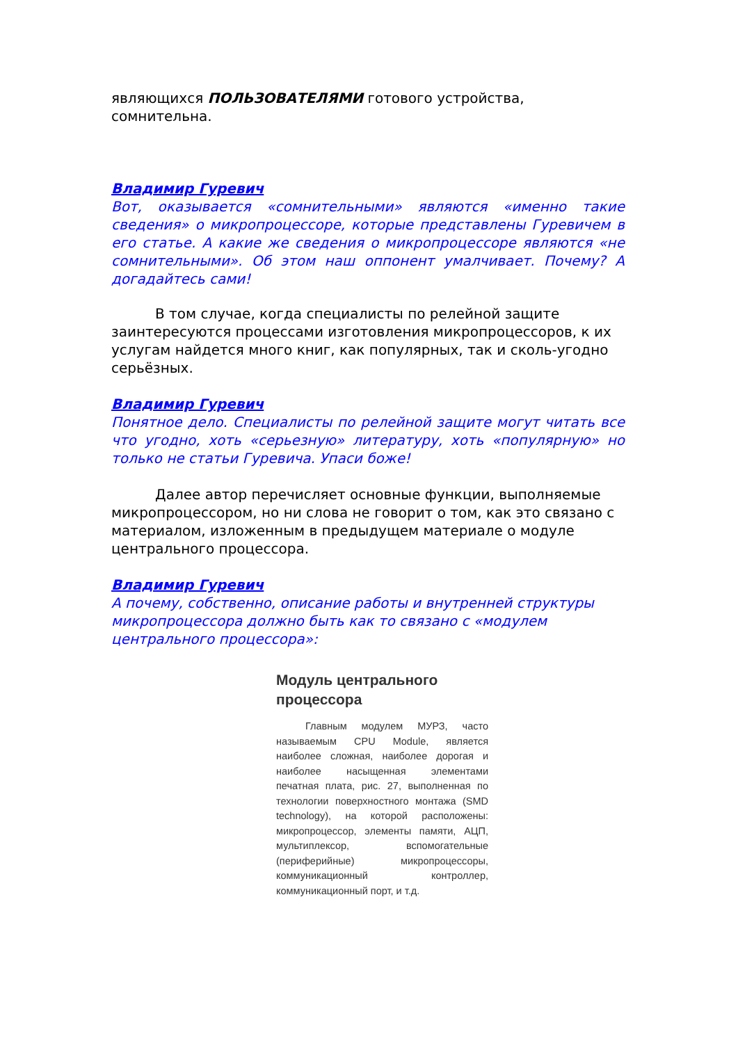являющихся ПОЛЬЗОВАТЕЛЯМИ готового устройства, сомнительна.
Владимир Гуревич
Вот, оказывается «сомнительными» являются «именно такие сведения» о микропроцессоре, которые представлены Гуревичем в его статье. А какие же сведения о микропроцессоре являются «не сомнительными». Об этом наш оппонент умалчивает. Почему? А догадайтесь сами!
В том случае, когда специалисты по релейной защите заинтересуются процессами изготовления микропроцессоров, к их услугам найдется много книг, как популярных, так и сколь-угодно серьёзных.
Владимир Гуревич
Понятное дело. Специалисты по релейной защите могут читать все что угодно, хоть «серьезную» литературу, хоть «популярную» но только не статьи Гуревича. Упаси боже!
Далее автор перечисляет основные функции, выполняемые микропроцессором, но ни слова не говорит о том, как это связано с материалом, изложенным в предыдущем материале о модуле центрального процессора.
Владимир Гуревич
А почему, собственно, описание работы и внутренней структуры микропроцессора должно быть как то связано с «модулем центрального процессора»:
Модуль центрального процессора
Главным модулем МУРЗ, часто называемым CPU Module, является наиболее сложная, наиболее дорогая и наиболее насыщенная элементами печатная плата, рис. 27, выполненная по технологии поверхностного монтажа (SMD technology), на которой расположены: микропроцессор, элементы памяти, АЦП, мультиплексор, вспомогательные (периферийные) микропроцессоры, коммуникационный контроллер, коммуникационный порт, и т.д.